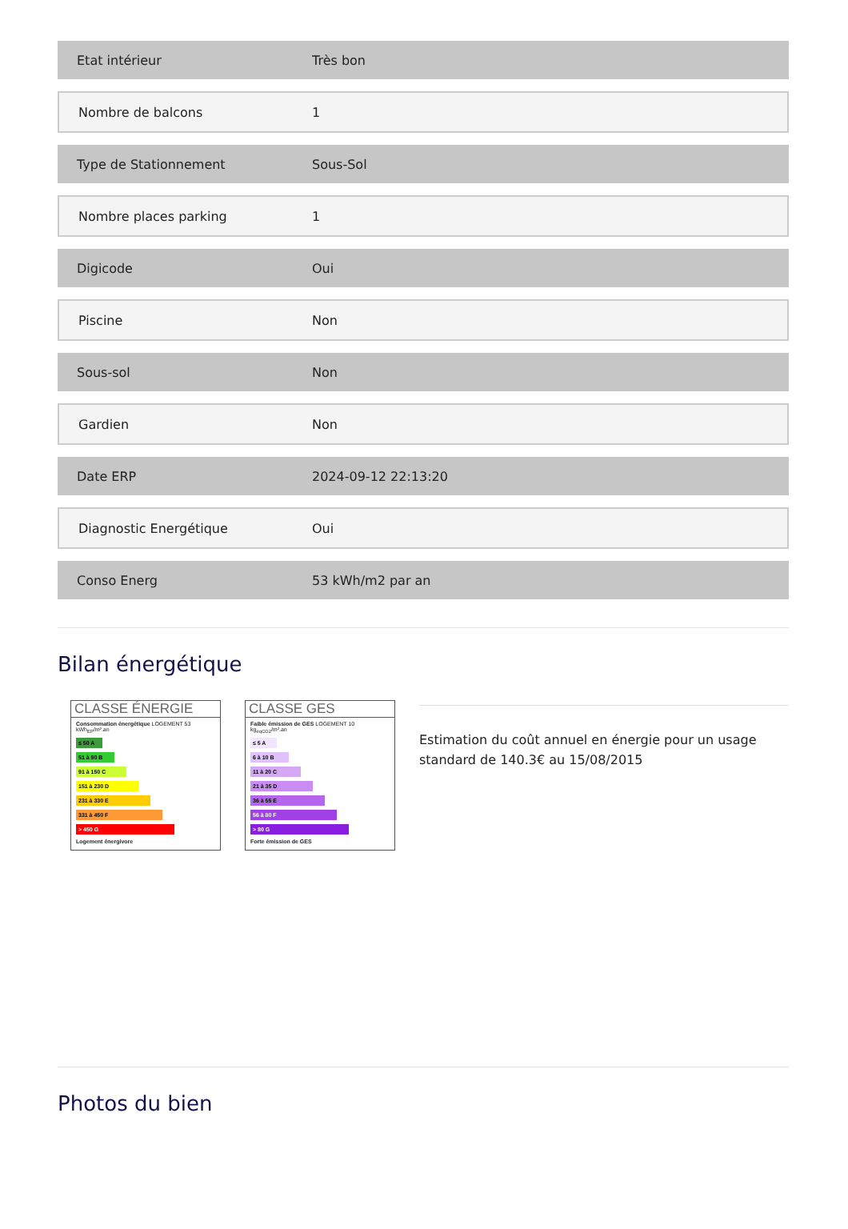| Etat intérieur | Très bon |
| Nombre de balcons | 1 |
| Type de Stationnement | Sous-Sol |
| Nombre places parking | 1 |
| Digicode | Oui |
| Piscine | Non |
| Sous-sol | Non |
| Gardien | Non |
| Date ERP | 2024-09-12 22:13:20 |
| Diagnostic Energétique | Oui |
| Conso Energ | 53 kWh/m2 par an |
Bilan énergétique
CLASSE ÉNERGIE
Consommation énergétique LOGEMENT 53 kWh<sub>EP</sub>/m².an
≤ 50 A
51 à 90 B
91 à 150 C
151 à 230 D
231 à 330 E
331 à 450 F
> 450 G
Logement énergivore
CLASSE GES
Faible émission de GES LOGEMENT 10 kg<sub>éqCO2</sub>/m².an
≤ 5 A
6 à 10 B
11 à 20 C
21 à 35 D
36 à 55 E
56 à 80 F
> 80 G
Forte émission de GES
Estimation du coût annuel en énergie pour un usage standard de 140.3€ au 15/08/2015
Photos du bien